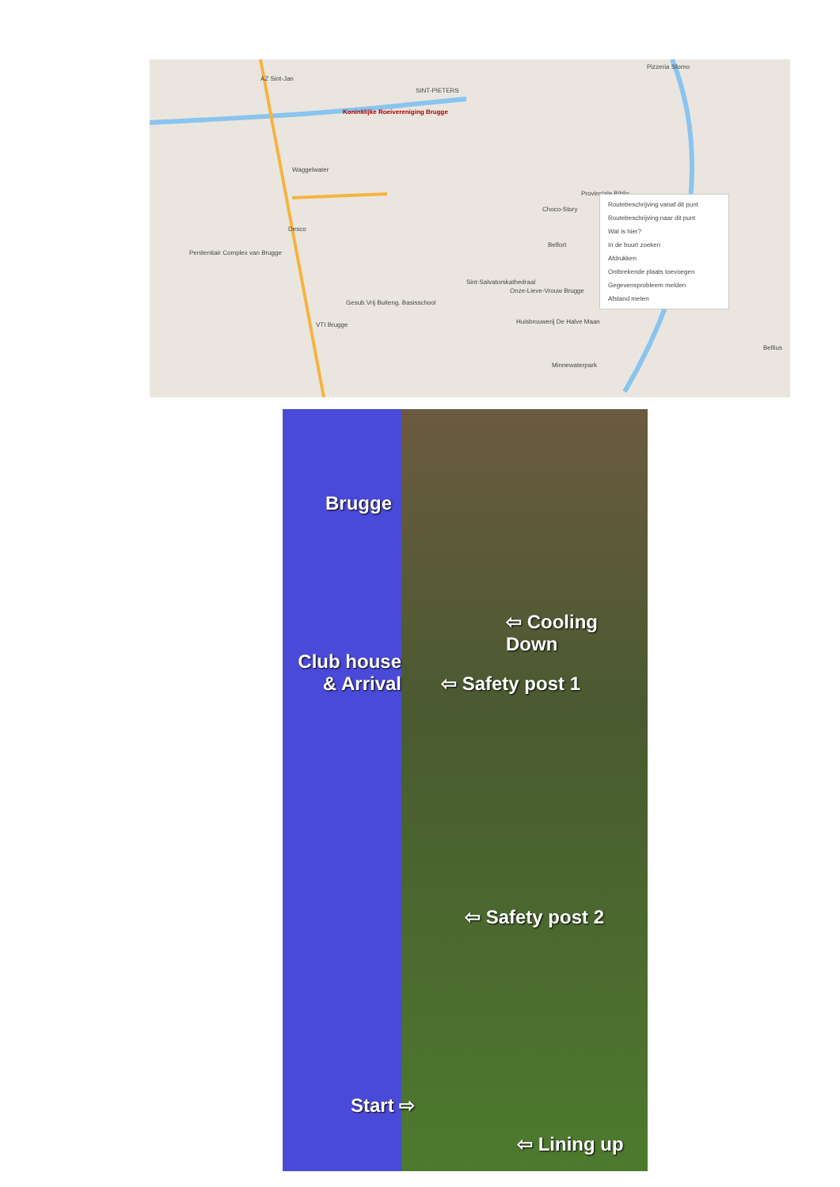AZ Sint-Jan
SINT-PIETERS
Pizzeria Sforno
Koninklijke Roeivereniging Brugge
Waggelwater
Desco
Penitentiair Complex van Brugge
Gesub.Vrij Buiteng. Basisschool
VTI Brugge
Choco-Story
Provinciale Biblio
Belfort
Sint-Salvatorskathedraal
Onze-Lieve-Vrouw Brugge
Huisbrouwerij De Halve Maan
Minnewaterpark
Belfius
Routebeschrijving vanaf dit punt
Routebeschrijving naar dit punt
Wat is hier?
In de buurt zoeken
Afdrukken
Ontbrekende plaats toevoegen
Gegevensprobleem melden
Afstand meten
Brugge
⇦ Cooling Down
Club house
& Arrival
⇦ Safety post 1
⇦ Safety post 2
Start ⇨
⇦ Lining up